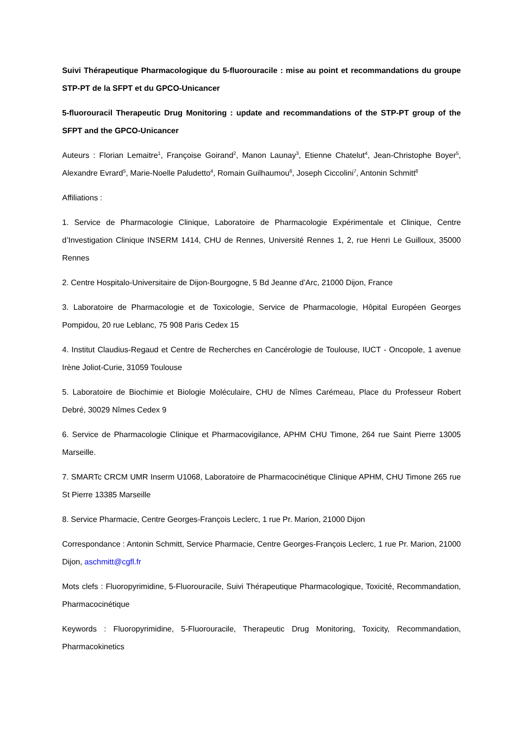Suivi Thérapeutique Pharmacologique du 5-fluorouracile : mise au point et recommandations du groupe STP-PT de la SFPT et du GPCO-Unicancer
5-fluorouracil Therapeutic Drug Monitoring : update and recommandations of the STP-PT group of the SFPT and the GPCO-Unicancer
Auteurs : Florian Lemaitre<sup>1</sup>, Françoise Goirand<sup>2</sup>, Manon Launay<sup>3</sup>, Etienne Chatelut<sup>4</sup>, Jean-Christophe Boyer<sup>5</sup>, Alexandre Evrard<sup>5</sup>, Marie-Noelle Paludetto<sup>4</sup>, Romain Guilhaumou<sup>6</sup>, Joseph Ciccolini<sup>7</sup>, Antonin Schmitt<sup>8</sup>
Affiliations :
1. Service de Pharmacologie Clinique, Laboratoire de Pharmacologie Expérimentale et Clinique, Centre d’Investigation Clinique INSERM 1414, CHU de Rennes, Université Rennes 1, 2, rue Henri Le Guilloux, 35000 Rennes
2. Centre Hospitalo-Universitaire de Dijon-Bourgogne, 5 Bd Jeanne d’Arc, 21000 Dijon, France
3. Laboratoire de Pharmacologie et de Toxicologie, Service de Pharmacologie, Hôpital Européen Georges Pompidou, 20 rue Leblanc, 75 908 Paris Cedex 15
4. Institut Claudius-Regaud et Centre de Recherches en Cancérologie de Toulouse, IUCT - Oncopole, 1 avenue Irène Joliot-Curie, 31059 Toulouse
5. Laboratoire de Biochimie et Biologie Moléculaire, CHU de Nîmes Carémeau, Place du Professeur Robert Debré, 30029 Nîmes Cedex 9
6. Service de Pharmacologie Clinique et Pharmacovigilance, APHM CHU Timone, 264 rue Saint Pierre 13005 Marseille.
7. SMARTc CRCM UMR Inserm U1068, Laboratoire de Pharmacocinétique Clinique APHM, CHU Timone 265 rue St Pierre 13385 Marseille
8. Service Pharmacie, Centre Georges-François Leclerc, 1 rue Pr. Marion, 21000 Dijon
Correspondance : Antonin Schmitt, Service Pharmacie, Centre Georges-François Leclerc, 1 rue Pr. Marion, 21000 Dijon, aschmitt@cgfl.fr
Mots clefs : Fluoropyrimidine, 5-Fluorouracile, Suivi Thérapeutique Pharmacologique, Toxicité, Recommandation, Pharmacocinétique
Keywords : Fluoropyrimidine, 5-Fluorouracile, Therapeutic Drug Monitoring, Toxicity, Recommandation, Pharmacokinetics